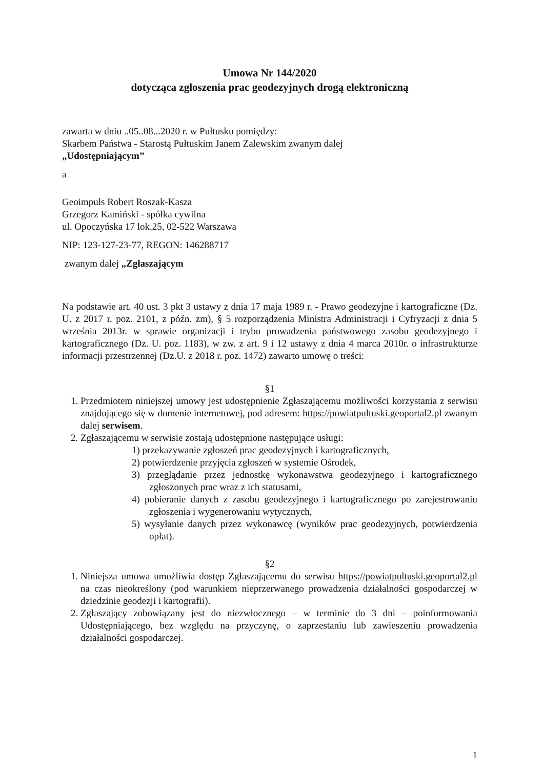Umowa Nr 144/2020
dotycząca zgłoszenia prac geodezyjnych drogą elektroniczną
zawarta w dniu ..05..08...2020 r. w Pułtusku pomiędzy:
Skarbem Państwa - Starostą Pułtuskim Janem Zalewskim zwanym dalej
„Udostępniającym”
a
Geoimpuls Robert Roszak-Kasza
Grzegorz Kamiński - spółka cywilna
ul. Opoczyńska 17 lok.25, 02-522 Warszawa
NIP: 123-127-23-77, REGON: 146288717
zwanym dalej „Zgłaszającym
Na podstawie art. 40 ust. 3 pkt 3 ustawy z dnia 17 maja 1989 r. - Prawo geodezyjne i kartograficzne (Dz. U. z 2017 r. poz. 2101, z późn. zm), § 5 rozporządzenia Ministra Administracji i Cyfryzacji z dnia 5 września 2013r. w sprawie organizacji i trybu prowadzenia państwowego zasobu geodezyjnego i kartograficznego (Dz. U. poz. 1183), w zw. z art. 9 i 12 ustawy z dnia 4 marca 2010r. o infrastrukturze informacji przestrzennej (Dz.U. z 2018 r. poz. 1472) zawarto umowę o treści:
§1
1. Przedmiotem niniejszej umowy jest udostępnienie Zgłaszającemu możliwości korzystania z serwisu znajdującego się w domenie internetowej, pod adresem: https://powiatpultuski.geoportal2.pl zwanym dalej serwisem.
2. Zgłaszającemu w serwisie zostają udostępnione następujące usługi:
1) przekazywanie zgłoszeń prac geodezyjnych i kartograficznych,
2) potwierdzenie przyjęcia zgłoszeń w systemie Ośrodek,
3) przeglądanie przez jednostkę wykonawstwa geodezyjnego i kartograficznego zgłoszonych prac wraz z ich statusami,
4) pobieranie danych z zasobu geodezyjnego i kartograficznego po zarejestrowaniu zgłoszenia i wygenerowaniu wytycznych,
5) wysyłanie danych przez wykonawcę (wyników prac geodezyjnych, potwierdzenia opłat).
§2
1. Niniejsza umowa umożliwia dostęp Zgłaszającemu do serwisu https://powiatpultuski.geoportal2.pl na czas nieokreślony (pod warunkiem nieprzerwanego prowadzenia działalności gospodarczej w dziedzinie geodezji i kartografii).
2. Zgłaszający zobowiązany jest do niezwłocznego – w terminie do 3 dni – poinformowania Udostępniającego, bez względu na przyczynę, o zaprzestaniu lub zawieszeniu prowadzenia działalności gospodarczej.
1